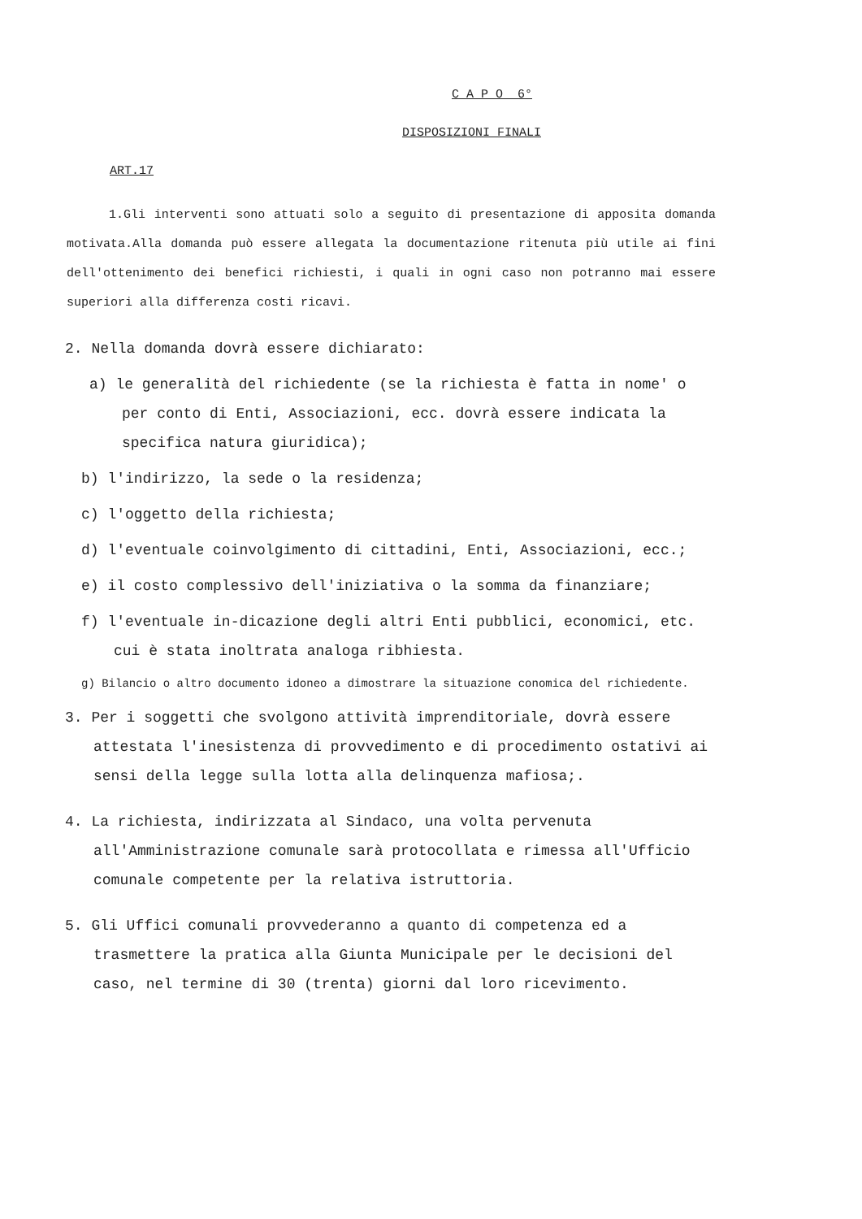C A P O 6°
DISPOSIZIONI FINALI
ART.17
1.Gli interventi sono attuati solo a seguito di presentazione di apposita domanda motivata.Alla domanda può essere allegata la documentazione ritenuta più utile ai fini dell'ottenimento dei benefici richiesti, i quali in ogni caso non potranno mai essere superiori alla differenza costi ricavi.
2. Nella domanda dovrà essere dichiarato:
a) le generalità del richiedente (se la richiesta è fatta in nome' o per conto di Enti, Associazioni, ecc. dovrà essere indicata la specifica natura giuridica);
b) l'indirizzo, la sede o la residenza;
c) l'oggetto della richiesta;
d) l'eventuale coinvolgimento di cittadini, Enti, Associazioni, ecc.;
e) il costo complessivo dell'iniziativa o la somma da finanziare;
f) l'eventuale in-dicazione degli altri Enti pubblici, economici, etc. cui è stata inoltrata analoga ribhiesta.
g) Bilancio o altro documento idoneo a dimostrare la situazione conomica del richiedente.
3. Per i soggetti che svolgono attività imprenditoriale, dovrà essere attestata l'inesistenza di provvedimento e di procedimento ostativi ai sensi della legge sulla lotta alla delinquenza mafiosa;.
4. La richiesta, indirizzata al Sindaco, una volta pervenuta all'Amministrazione comunale sarà protocollata e rimessa all'Ufficio comunale competente per la relativa istruttoria.
5. Gli Uffici comunali provvederanno a quanto di competenza ed a trasmettere la pratica alla Giunta Municipale per le decisioni del caso, nel termine di 30 (trenta) giorni dal loro ricevimento.